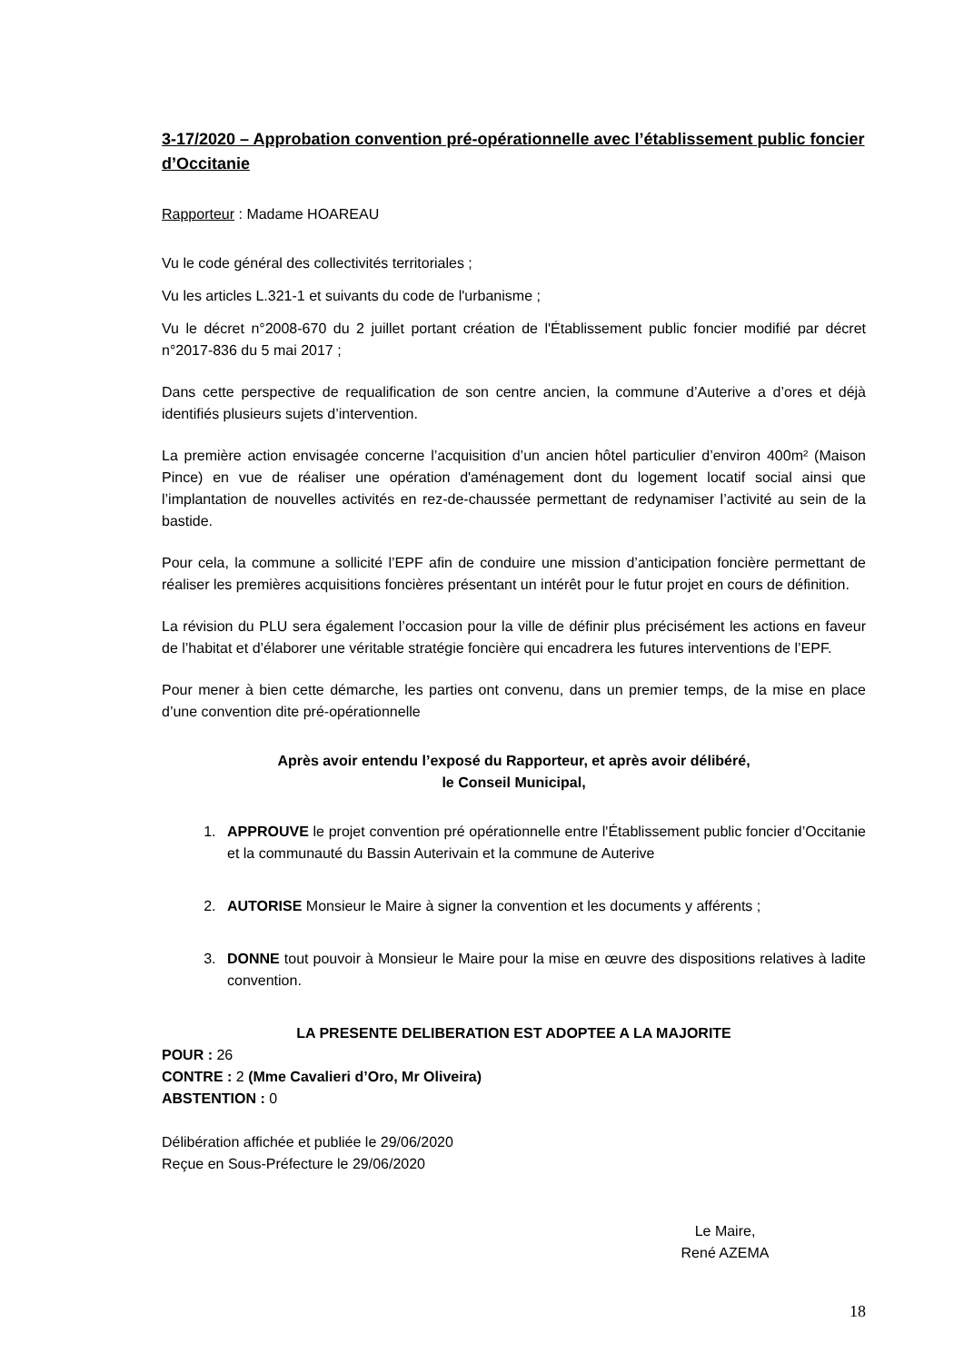3-17/2020 – Approbation convention pré-opérationnelle avec l’établissement public foncier d’Occitanie
Rapporteur : Madame HOAREAU
Vu le code général des collectivités territoriales ;
Vu les articles L.321-1 et suivants du code de l'urbanisme ;
Vu le décret n°2008-670 du 2 juillet portant création de l'Établissement public foncier modifié par décret n°2017-836 du 5 mai 2017 ;
Dans cette perspective de requalification de son centre ancien, la commune d’Auterive a d’ores et déjà identifiés plusieurs sujets d’intervention.
La première action envisagée concerne l’acquisition d’un ancien hôtel particulier d’environ 400m² (Maison Pince) en vue de réaliser une opération d'aménagement dont du logement locatif social ainsi que l’implantation de nouvelles activités en rez-de-chaussée permettant de redynamiser l’activité au sein de la bastide.
Pour cela, la commune a sollicité l’EPF afin de conduire une mission d’anticipation foncière permettant de réaliser les premières acquisitions foncières présentant un intérêt pour le futur projet en cours de définition.
La révision du PLU sera également l’occasion pour la ville de définir plus précisément les actions en faveur de l’habitat et d’élaborer une véritable stratégie foncière qui encadrera les futures interventions de l’EPF.
Pour mener à bien cette démarche, les parties ont convenu, dans un premier temps, de la mise en place d’une convention dite pré-opérationnelle
Après avoir entendu l’exposé du Rapporteur, et après avoir délibéré,
le Conseil Municipal,
1. APPROUVE le projet convention pré opérationnelle entre l'Établissement public foncier d’Occitanie et la communauté du Bassin Auterivain et la commune de Auterive
2. AUTORISE Monsieur le Maire à signer la convention et les documents y afférents ;
3. DONNE tout pouvoir à Monsieur le Maire pour la mise en œuvre des dispositions relatives à ladite convention.
LA PRESENTE DELIBERATION EST ADOPTEE A LA MAJORITE
POUR : 26
CONTRE : 2 (Mme Cavalieri d’Oro, Mr Oliveira)
ABSTENTION : 0
Délibération affichée et publiée le 29/06/2020
Reçue en Sous-Préfecture le 29/06/2020
Le Maire,
René AZEMA
18